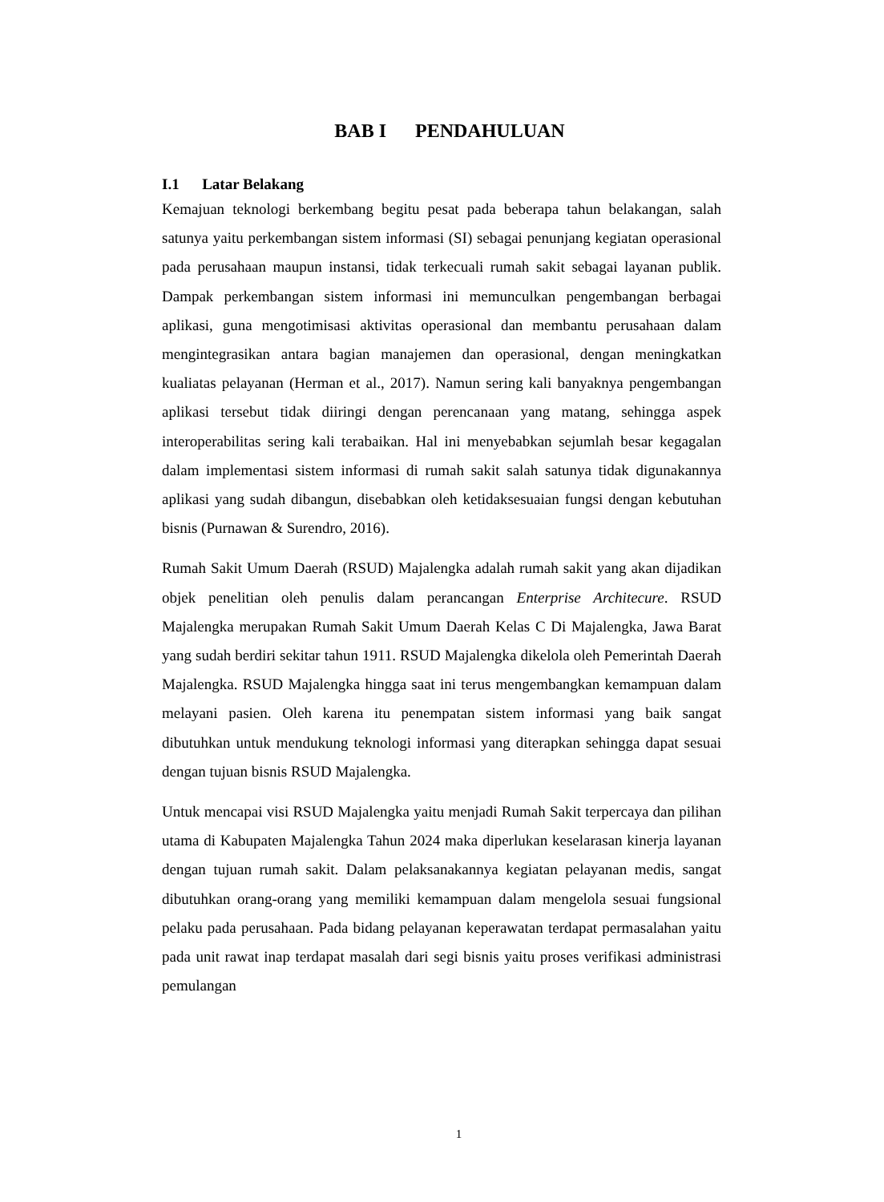BAB I PENDAHULUAN
I.1 Latar Belakang
Kemajuan teknologi berkembang begitu pesat pada beberapa tahun belakangan, salah satunya yaitu perkembangan sistem informasi (SI) sebagai penunjang kegiatan operasional pada perusahaan maupun instansi, tidak terkecuali rumah sakit sebagai layanan publik. Dampak perkembangan sistem informasi ini memunculkan pengembangan berbagai aplikasi, guna mengotimisasi aktivitas operasional dan membantu perusahaan dalam mengintegrasikan antara bagian manajemen dan operasional, dengan meningkatkan kualiatas pelayanan (Herman et al., 2017). Namun sering kali banyaknya pengembangan aplikasi tersebut tidak diiringi dengan perencanaan yang matang, sehingga aspek interoperabilitas sering kali terabaikan. Hal ini menyebabkan sejumlah besar kegagalan dalam implementasi sistem informasi di rumah sakit salah satunya tidak digunakannya aplikasi yang sudah dibangun, disebabkan oleh ketidaksesuaian fungsi dengan kebutuhan bisnis (Purnawan & Surendro, 2016).
Rumah Sakit Umum Daerah (RSUD) Majalengka adalah rumah sakit yang akan dijadikan objek penelitian oleh penulis dalam perancangan Enterprise Architecure. RSUD Majalengka merupakan Rumah Sakit Umum Daerah Kelas C Di Majalengka, Jawa Barat yang sudah berdiri sekitar tahun 1911. RSUD Majalengka dikelola oleh Pemerintah Daerah Majalengka. RSUD Majalengka hingga saat ini terus mengembangkan kemampuan dalam melayani pasien. Oleh karena itu penempatan sistem informasi yang baik sangat dibutuhkan untuk mendukung teknologi informasi yang diterapkan sehingga dapat sesuai dengan tujuan bisnis RSUD Majalengka.
Untuk mencapai visi RSUD Majalengka yaitu menjadi Rumah Sakit terpercaya dan pilihan utama di Kabupaten Majalengka Tahun 2024 maka diperlukan keselarasan kinerja layanan dengan tujuan rumah sakit. Dalam pelaksanakannya kegiatan pelayanan medis, sangat dibutuhkan orang-orang yang memiliki kemampuan dalam mengelola sesuai fungsional pelaku pada perusahaan. Pada bidang pelayanan keperawatan terdapat permasalahan yaitu pada unit rawat inap terdapat masalah dari segi bisnis yaitu proses verifikasi administrasi pemulangan
1